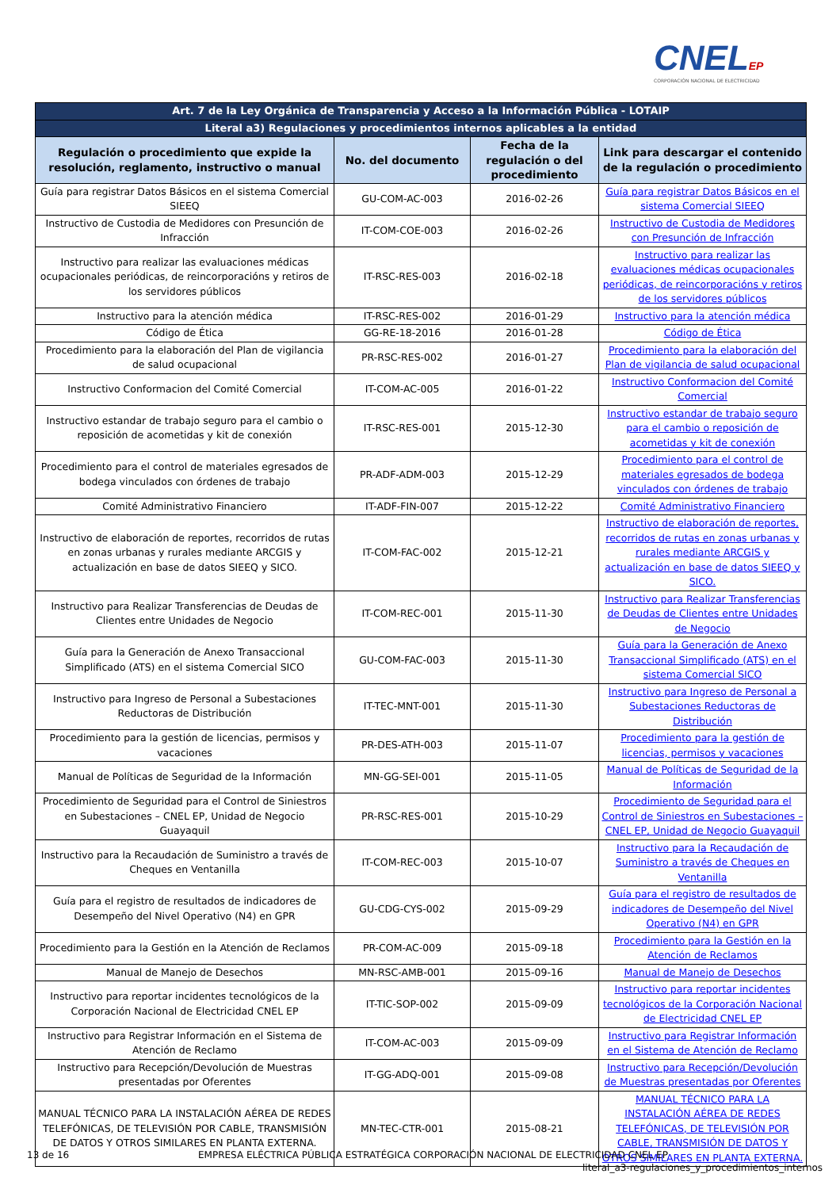CNELEP
CORPORACIÓN NACIONAL DE ELECTRICIDAD
| Art. 7 de la Ley Orgánica de Transparencia y Acceso a la Información Pública - LOTAIP | | | |
| --- | --- | --- | --- |
| Literal a3) Regulaciones y procedimientos internos aplicables a la entidad | | | |
| Regulación o procedimiento que expide la resolución, reglamento, instructivo o manual | No. del documento | Fecha de la regulación o del procedimiento | Link para descargar el contenido de la regulación o procedimiento |
| Guía para registrar Datos Básicos en el sistema Comercial SIEEQ | GU-COM-AC-003 | 2016-02-26 | Guía para registrar Datos Básicos en el sistema Comercial SIEEQ |
| Instructivo de Custodia de Medidores con Presunción de Infracción | IT-COM-COE-003 | 2016-02-26 | Instructivo de Custodia de Medidores con Presunción de Infracción |
| Instructivo para realizar las evaluaciones médicas ocupacionales periódicas, de reincorporacións y retiros de los servidores públicos | IT-RSC-RES-003 | 2016-02-18 | Instructivo para realizar las evaluaciones médicas ocupacionales periódicas, de reincorporacións y retiros de los servidores públicos |
| Instructivo para la atención médica | IT-RSC-RES-002 | 2016-01-29 | Instructivo para la atención médica |
| Código de Ética | GG-RE-18-2016 | 2016-01-28 | Código de Ética |
| Procedimiento para la elaboración del Plan de vigilancia de salud ocupacional | PR-RSC-RES-002 | 2016-01-27 | Procedimiento para la elaboración del Plan de vigilancia de salud ocupacional |
| Instructivo Conformacion del Comité Comercial | IT-COM-AC-005 | 2016-01-22 | Instructivo Conformacion del Comité Comercial |
| Instructivo estandar de trabajo seguro para el cambio o reposición de acometidas y kit de conexión | IT-RSC-RES-001 | 2015-12-30 | Instructivo estandar de trabajo seguro para el cambio o reposición de acometidas y kit de conexión |
| Procedimiento para el control de materiales egresados de bodega vinculados con órdenes de trabajo | PR-ADF-ADM-003 | 2015-12-29 | Procedimiento para el control de materiales egresados de bodega vinculados con órdenes de trabajo |
| Comité Administrativo Financiero | IT-ADF-FIN-007 | 2015-12-22 | Comité Administrativo Financiero |
| Instructivo de elaboración de reportes, recorridos de rutas en zonas urbanas y rurales mediante ARCGIS y actualización en base de datos SIEEQ y SICO. | IT-COM-FAC-002 | 2015-12-21 | Instructivo de elaboración de reportes, recorridos de rutas en zonas urbanas y rurales mediante ARCGIS y actualización en base de datos SIEEQ y SICO. |
| Instructivo para Realizar Transferencias de Deudas de Clientes entre Unidades de Negocio | IT-COM-REC-001 | 2015-11-30 | Instructivo para Realizar Transferencias de Deudas de Clientes entre Unidades de Negocio |
| Guía para la Generación de Anexo Transaccional Simplificado (ATS) en el sistema Comercial SICO | GU-COM-FAC-003 | 2015-11-30 | Guía para la Generación de Anexo Transaccional Simplificado (ATS) en el sistema Comercial SICO |
| Instructivo para Ingreso de Personal a Subestaciones Reductoras de Distribución | IT-TEC-MNT-001 | 2015-11-30 | Instructivo para Ingreso de Personal a Subestaciones Reductoras de Distribución |
| Procedimiento para la gestión de licencias, permisos y vacaciones | PR-DES-ATH-003 | 2015-11-07 | Procedimiento para la gestión de licencias, permisos y vacaciones |
| Manual de Políticas de Seguridad de la Información | MN-GG-SEI-001 | 2015-11-05 | Manual de Políticas de Seguridad de la Información |
| Procedimiento de Seguridad para el Control de Siniestros en Subestaciones – CNEL EP, Unidad de Negocio Guayaquil | PR-RSC-RES-001 | 2015-10-29 | Procedimiento de Seguridad para el Control de Siniestros en Subestaciones – CNEL EP, Unidad de Negocio Guayaquil |
| Instructivo para la Recaudación de Suministro a través de Cheques en Ventanilla | IT-COM-REC-003 | 2015-10-07 | Instructivo para la Recaudación de Suministro a través de Cheques en Ventanilla |
| Guía para el registro de resultados de indicadores de Desempeño del Nivel Operativo (N4) en GPR | GU-CDG-CYS-002 | 2015-09-29 | Guía para el registro de resultados de indicadores de Desempeño del Nivel Operativo (N4) en GPR |
| Procedimiento para la Gestión en la Atención de Reclamos | PR-COM-AC-009 | 2015-09-18 | Procedimiento para la Gestión en la Atención de Reclamos |
| Manual de Manejo de Desechos | MN-RSC-AMB-001 | 2015-09-16 | Manual de Manejo de Desechos |
| Instructivo para reportar incidentes tecnológicos de la Corporación Nacional de Electricidad CNEL EP | IT-TIC-SOP-002 | 2015-09-09 | Instructivo para reportar incidentes tecnológicos de la Corporación Nacional de Electricidad CNEL EP |
| Instructivo para Registrar Información en el Sistema de Atención de Reclamo | IT-COM-AC-003 | 2015-09-09 | Instructivo para Registrar Información en el Sistema de Atención de Reclamo |
| Instructivo para Recepción/Devolución de Muestras presentadas por Oferentes | IT-GG-ADQ-001 | 2015-09-08 | Instructivo para Recepción/Devolución de Muestras presentadas por Oferentes |
| MANUAL TÉCNICO PARA LA INSTALACIÓN AÉREA DE REDES TELEFÓNICAS, DE TELEVISIÓN POR CABLE, TRANSMISIÓN DE DATOS Y OTROS SIMILARES EN PLANTA EXTERNA. | MN-TEC-CTR-001 | 2015-08-21 | MANUAL TÉCNICO PARA LA INSTALACIÓN AÉREA DE REDES TELEFÓNICAS, DE TELEVISIÓN POR CABLE, TRANSMISIÓN DE DATOS Y OTROS SIMILARES EN PLANTA EXTERNA. |
13 de 16
EMPRESA ELÉCTRICA PÚBLICA ESTRATÉGICA CORPORACIÓN NACIONAL DE ELECTRICIDAD CNEL EP
literal_a3-regulaciones_y_procedimientos_internos